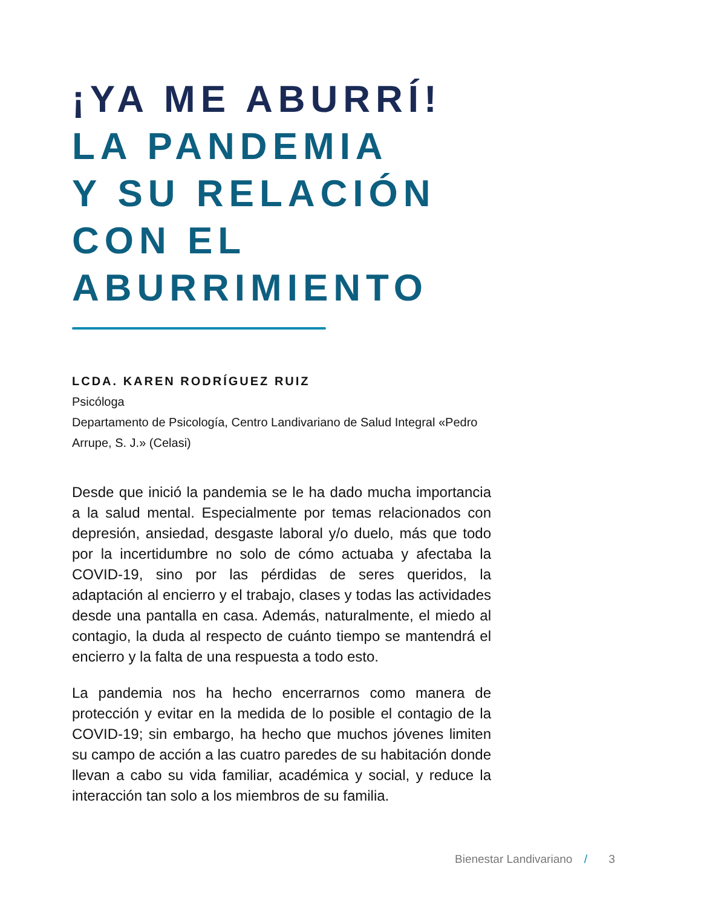¡YA ME ABURRÍ!
LA PANDEMIA
Y SU RELACIÓN
CON EL
ABURRIMIENTO
LCDA. KAREN RODRÍGUEZ RUIZ
Psicóloga
Departamento de Psicología, Centro Landivariano de Salud Integral «Pedro Arrupe, S. J.» (Celasi)
Desde que inició la pandemia se le ha dado mucha importancia a la salud mental. Especialmente por temas relacionados con depresión, ansiedad, desgaste laboral y/o duelo, más que todo por la incertidumbre no solo de cómo actuaba y afectaba la COVID-19, sino por las pérdidas de seres queridos, la adaptación al encierro y el trabajo, clases y todas las actividades desde una pantalla en casa. Además, naturalmente, el miedo al contagio, la duda al respecto de cuánto tiempo se mantendrá el encierro y la falta de una respuesta a todo esto.
La pandemia nos ha hecho encerrarnos como manera de protección y evitar en la medida de lo posible el contagio de la COVID-19; sin embargo, ha hecho que muchos jóvenes limiten su campo de acción a las cuatro paredes de su habitación donde llevan a cabo su vida familiar, académica y social, y reduce la interacción tan solo a los miembros de su familia.
Bienestar Landivariano / 3